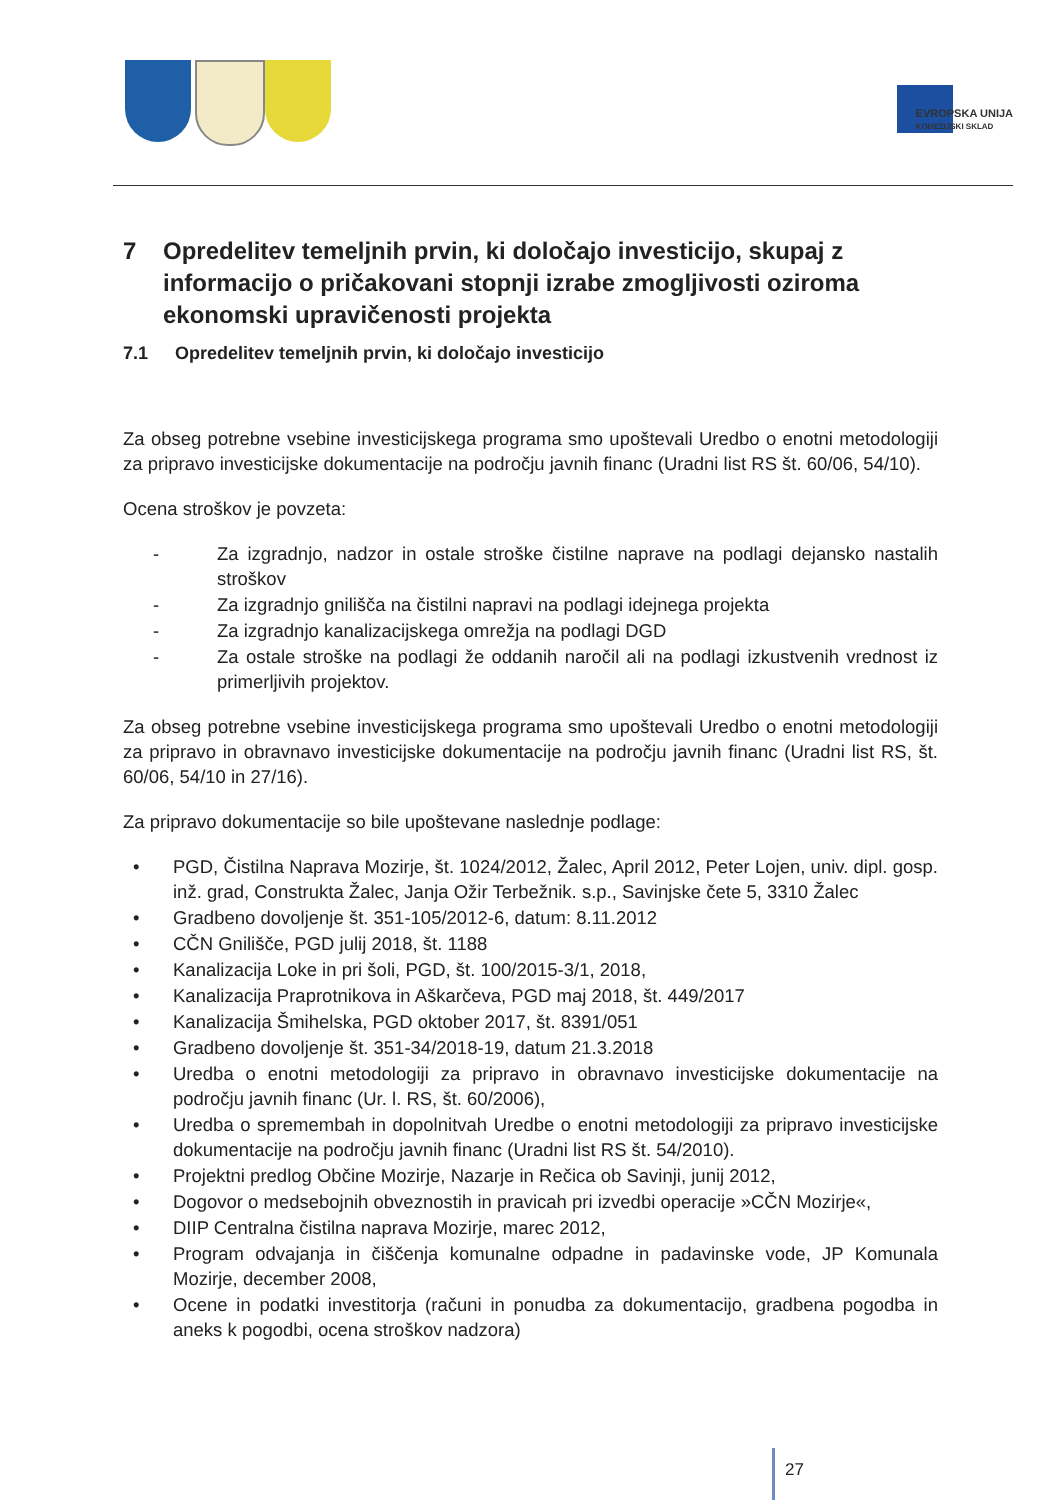EVROPSKA UNIJA
KOHEZIJSKI SKLAD
7 Opredelitev temeljnih prvin, ki določajo investicijo, skupaj z informacijo o pričakovani stopnji izrabe zmogljivosti oziroma ekonomski upravičenosti projekta
7.1 Opredelitev temeljnih prvin, ki določajo investicijo
Za obseg potrebne vsebine investicijskega programa smo upoštevali Uredbo o enotni metodologiji za pripravo investicijske dokumentacije na področju javnih financ (Uradni list RS št. 60/06, 54/10).
Ocena stroškov je povzeta:
- Za izgradnjo, nadzor in ostale stroške čistilne naprave na podlagi dejansko nastalih stroškov
- Za izgradnjo gnilišča na čistilni napravi na podlagi idejnega projekta
- Za izgradnjo kanalizacijskega omrežja na podlagi DGD
- Za ostale stroške na podlagi že oddanih naročil ali na podlagi izkustvenih vrednost iz primerljivih projektov.
Za obseg potrebne vsebine investicijskega programa smo upoštevali Uredbo o enotni metodologiji za pripravo in obravnavo investicijske dokumentacije na področju javnih financ (Uradni list RS, št. 60/06, 54/10 in 27/16).
Za pripravo dokumentacije so bile upoštevane naslednje podlage:
• PGD, Čistilna Naprava Mozirje, št. 1024/2012, Žalec, April 2012, Peter Lojen, univ. dipl. gosp. inž. grad, Construkta Žalec, Janja Ožir Terbežnik. s.p., Savinjske čete 5, 3310 Žalec
• Gradbeno dovoljenje št. 351-105/2012-6, datum: 8.11.2012
• CČN Gnilišče, PGD julij 2018, št. 1188
• Kanalizacija Loke in pri šoli, PGD, št. 100/2015-3/1, 2018,
• Kanalizacija Praprotnikova in Aškarčeva, PGD maj 2018, št. 449/2017
• Kanalizacija Šmihelska, PGD oktober 2017, št. 8391/051
• Gradbeno dovoljenje št. 351-34/2018-19, datum 21.3.2018
• Uredba o enotni metodologiji za pripravo in obravnavo investicijske dokumentacije na področju javnih financ (Ur. l. RS, št. 60/2006),
• Uredba o spremembah in dopolnitvah Uredbe o enotni metodologiji za pripravo investicijske dokumentacije na področju javnih financ (Uradni list RS št. 54/2010).
• Projektni predlog Občine Mozirje, Nazarje in Rečica ob Savinji, junij 2012,
• Dogovor o medsebojnih obveznostih in pravicah pri izvedbi operacije »CČN Mozirje«,
• DIIP Centralna čistilna naprava Mozirje, marec 2012,
• Program odvajanja in čiščenja komunalne odpadne in padavinske vode, JP Komunala Mozirje, december 2008,
• Ocene in podatki investitorja (računi in ponudba za dokumentacijo, gradbena pogodba in aneks k pogodbi, ocena stroškov nadzora)
27